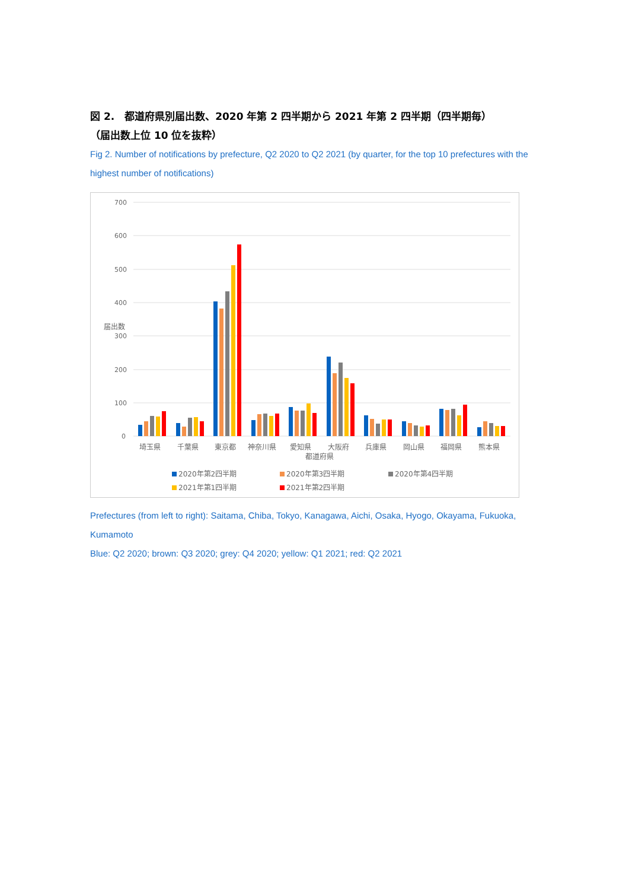図 2.　都道府県別届出数、2020 年第 2 四半期から 2021 年第 2 四半期（四半期毎）
（届出数上位 10 位を抜粋）
Fig 2. Number of notifications by prefecture, Q2 2020 to Q2 2021 (by quarter, for the top 10 prefectures with the highest number of notifications)
700
600
500
400
300
200
100
0
届出数
埼玉県
千葉県
東京都
神奈川県
愛知県
大阪府
兵庫県
岡山県
福岡県
熊本県
都道府県
2020年第2四半期
2020年第3四半期
2020年第4四半期
2021年第1四半期
2021年第2四半期
Prefectures (from left to right): Saitama, Chiba, Tokyo, Kanagawa, Aichi, Osaka, Hyogo, Okayama, Fukuoka, Kumamoto
Blue: Q2 2020; brown: Q3 2020; grey: Q4 2020; yellow: Q1 2021; red: Q2 2021